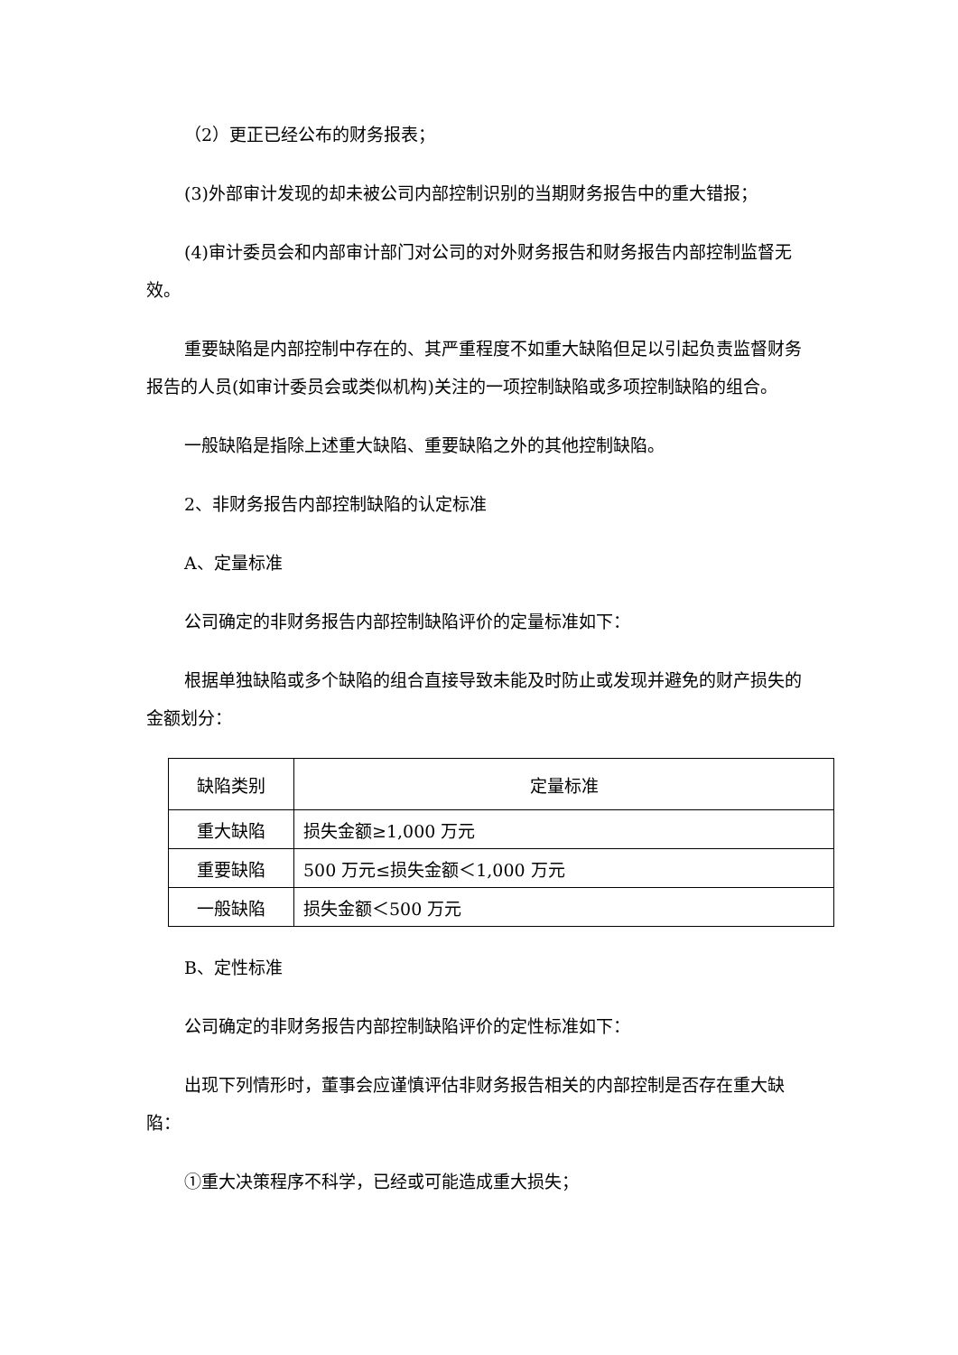（2）更正已经公布的财务报表；
(3)外部审计发现的却未被公司内部控制识别的当期财务报告中的重大错报；
(4)审计委员会和内部审计部门对公司的对外财务报告和财务报告内部控制监督无效。
重要缺陷是内部控制中存在的、其严重程度不如重大缺陷但足以引起负责监督财务报告的人员(如审计委员会或类似机构)关注的一项控制缺陷或多项控制缺陷的组合。
一般缺陷是指除上述重大缺陷、重要缺陷之外的其他控制缺陷。
2、非财务报告内部控制缺陷的认定标准
A、定量标准
公司确定的非财务报告内部控制缺陷评价的定量标准如下：
根据单独缺陷或多个缺陷的组合直接导致未能及时防止或发现并避免的财产损失的金额划分：
| 缺陷类别 | 定量标准 |
| 重大缺陷 | 损失金额≥1,000 万元 |
| 重要缺陷 | 500 万元≤损失金额＜1,000 万元 |
| 一般缺陷 | 损失金额＜500 万元 |
B、定性标准
公司确定的非财务报告内部控制缺陷评价的定性标准如下：
出现下列情形时，董事会应谨慎评估非财务报告相关的内部控制是否存在重大缺陷：
①重大决策程序不科学，已经或可能造成重大损失；